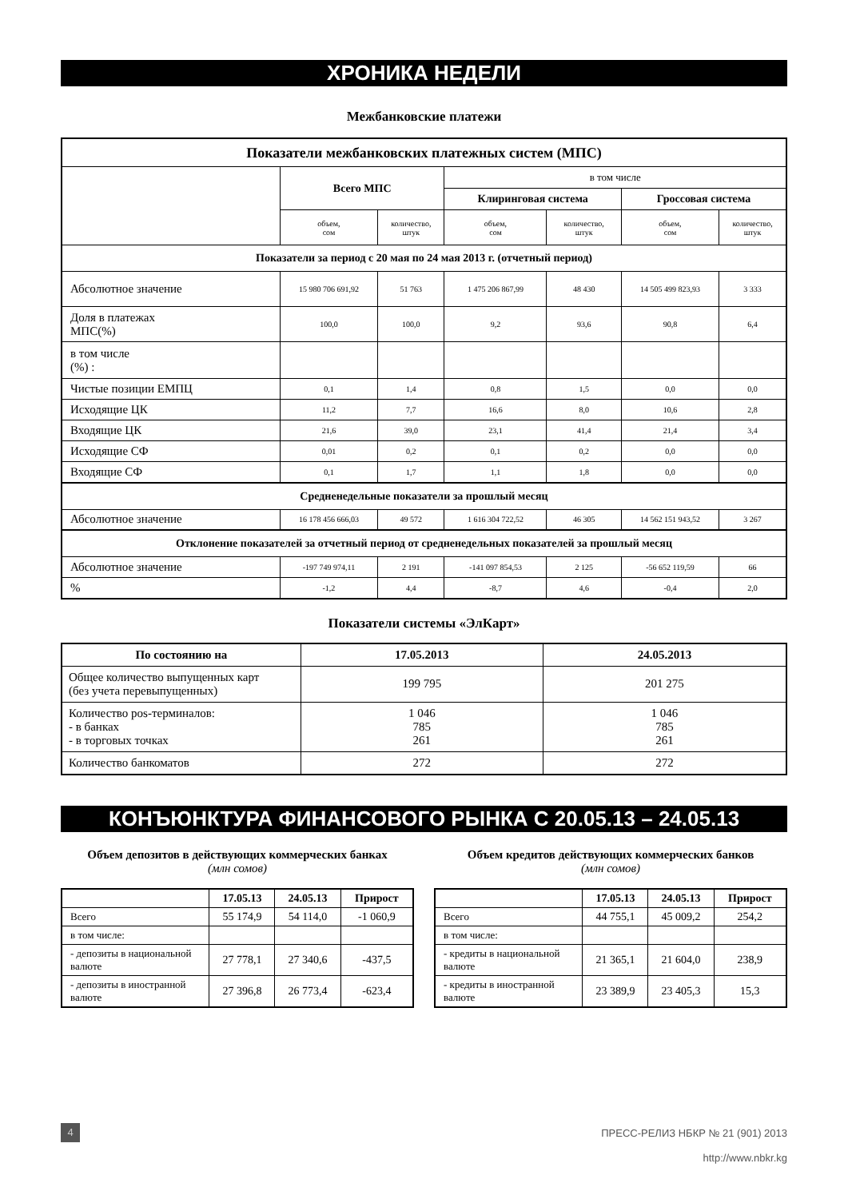ХРОНИКА НЕДЕЛИ
Межбанковские платежи
| Показатели межбанковских платежных систем (МПС) | | | | | | |
| | Всего МПС | | в том числе | | | |
| | | | Клиринговая система | | Гроссовая система | |
| | объем, сом | количество, штук | объем, сом | количество, штук | объем, сом | количество, штук |
| Показатели за период с 20 мая по 24 мая 2013 г. (отчетный период) | | | | | | |
| Абсолютное значение | 15 980 706 691,92 | 51 763 | 1 475 206 867,99 | 48 430 | 14 505 499 823,93 | 3 333 |
| Доля в платежах МПС(%) | 100,0 | 100,0 | 9,2 | 93,6 | 90,8 | 6,4 |
| в том числе (%) : | | | | | | |
| Чистые позиции ЕМПЦ | 0,1 | 1,4 | 0,8 | 1,5 | 0,0 | 0,0 |
| Исходящие ЦК | 11,2 | 7,7 | 16,6 | 8,0 | 10,6 | 2,8 |
| Входящие ЦК | 21,6 | 39,0 | 23,1 | 41,4 | 21,4 | 3,4 |
| Исходящие СФ | 0,01 | 0,2 | 0,1 | 0,2 | 0,0 | 0,0 |
| Входящие СФ | 0,1 | 1,7 | 1,1 | 1,8 | 0,0 | 0,0 |
| Средненедельные показатели за прошлый месяц | | | | | | |
| Абсолютное значение | 16 178 456 666,03 | 49 572 | 1 616 304 722,52 | 46 305 | 14 562 151 943,52 | 3 267 |
| Отклонение показателей за отчетный период от средненедельных показателей за прошлый месяц | | | | | | |
| Абсолютное значение | -197 749 974,11 | 2 191 | -141 097 854,53 | 2 125 | -56 652 119,59 | 66 |
| % | -1,2 | 4,4 | -8,7 | 4,6 | -0,4 | 2,0 |
Показатели системы «ЭлКарт»
| По состоянию на | 17.05.2013 | 24.05.2013 |
| --- | --- | --- |
| Общее количество выпущенных карт (без учета перевыпущенных) | 199 795 | 201 275 |
| Количество pos-терминалов: - в банках - в торговых точках | 1 046 785 261 | 1 046 785 261 |
| Количество банкоматов | 272 | 272 |
КОНЪЮНКТУРА ФИНАНСОВОГО РЫНКА С 20.05.13 – 24.05.13
Объем депозитов в действующих коммерческих банках
(млн сомов)
| | 17.05.13 | 24.05.13 | Прирост |
| --- | --- | --- | --- |
| Всего | 55 174,9 | 54 114,0 | -1 060,9 |
| в том числе: | | | |
| - депозиты в национальной валюте | 27 778,1 | 27 340,6 | -437,5 |
| - депозиты в иностранной валюте | 27 396,8 | 26 773,4 | -623,4 |
Объем кредитов действующих коммерческих банков
(млн сомов)
| | 17.05.13 | 24.05.13 | Прирост |
| --- | --- | --- | --- |
| Всего | 44 755,1 | 45 009,2 | 254,2 |
| в том числе: | | | |
| - кредиты в национальной валюте | 21 365,1 | 21 604,0 | 238,9 |
| - кредиты в иностранной валюте | 23 389,9 | 23 405,3 | 15,3 |
4 ПРЕСС-РЕЛИЗ НБКР № 21 (901) 2013
http://www.nbkr.kg